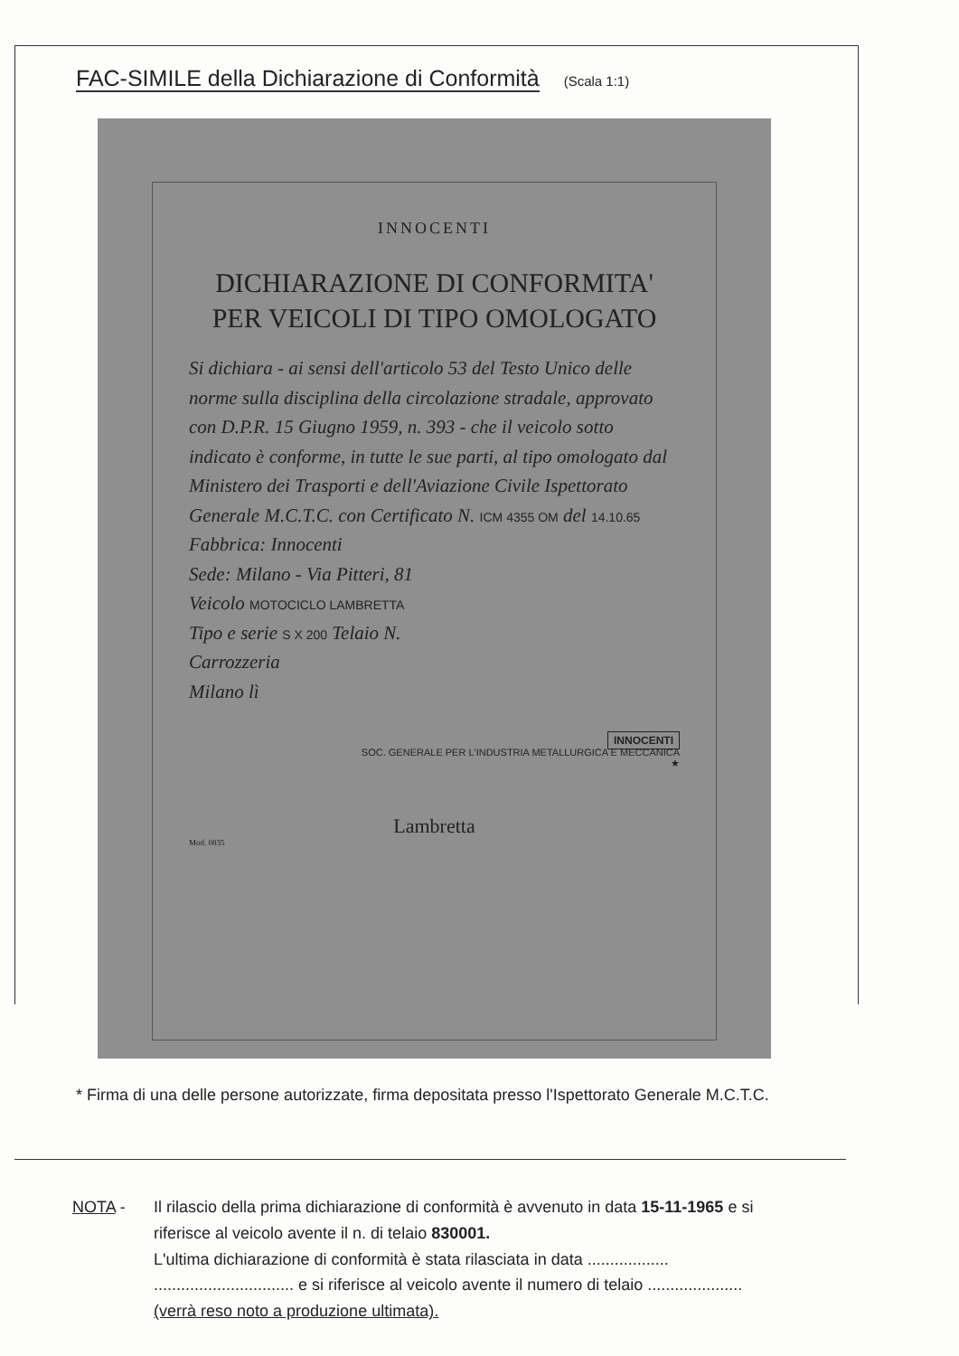FAC-SIMILE della Dichiarazione di Conformità (Scala 1:1)
INNOCENTI
DICHIARAZIONE DI CONFORMITA'
PER VEICOLI DI TIPO OMOLOGATO
Si dichiara - ai sensi dell'articolo 53 del Testo Unico delle norme sulla disciplina della circolazione stradale, approvato con D.P.R. 15 Giugno 1959, n. 393 - che il veicolo sotto indicato è conforme, in tutte le sue parti, al tipo omologato dal Ministero dei Trasporti e dell'Aviazione Civile Ispettorato Generale M.C.T.C. con Certificato N. ICM 4355 OM del 14.10.65
Fabbrica: Innocenti
Sede: Milano - Via Pitteri, 81
Veicolo MOTOCICLO LAMBRETTA
Tipo e serie S X 200 Telaio N.
Carrozzeria
Milano lì
INNOCENTI
SOC. GENERALE PER L'INDUSTRIA METALLURGICA E MECCANICA
★
Lambretta
Mod. 0835
* Firma di una delle persone autorizzate, firma depositata presso l'Ispettorato Generale M.C.T.C.
NOTA - Il rilascio della prima dichiarazione di conformità è avvenuto in data 15-11-1965 e si riferisce al veicolo avente il n. di telaio 830001.
L'ultima dichiarazione di conformità è stata rilasciata in data .................. ............................... e si riferisce al veicolo avente il numero di telaio ..................... (verrà reso noto a produzione ultimata).